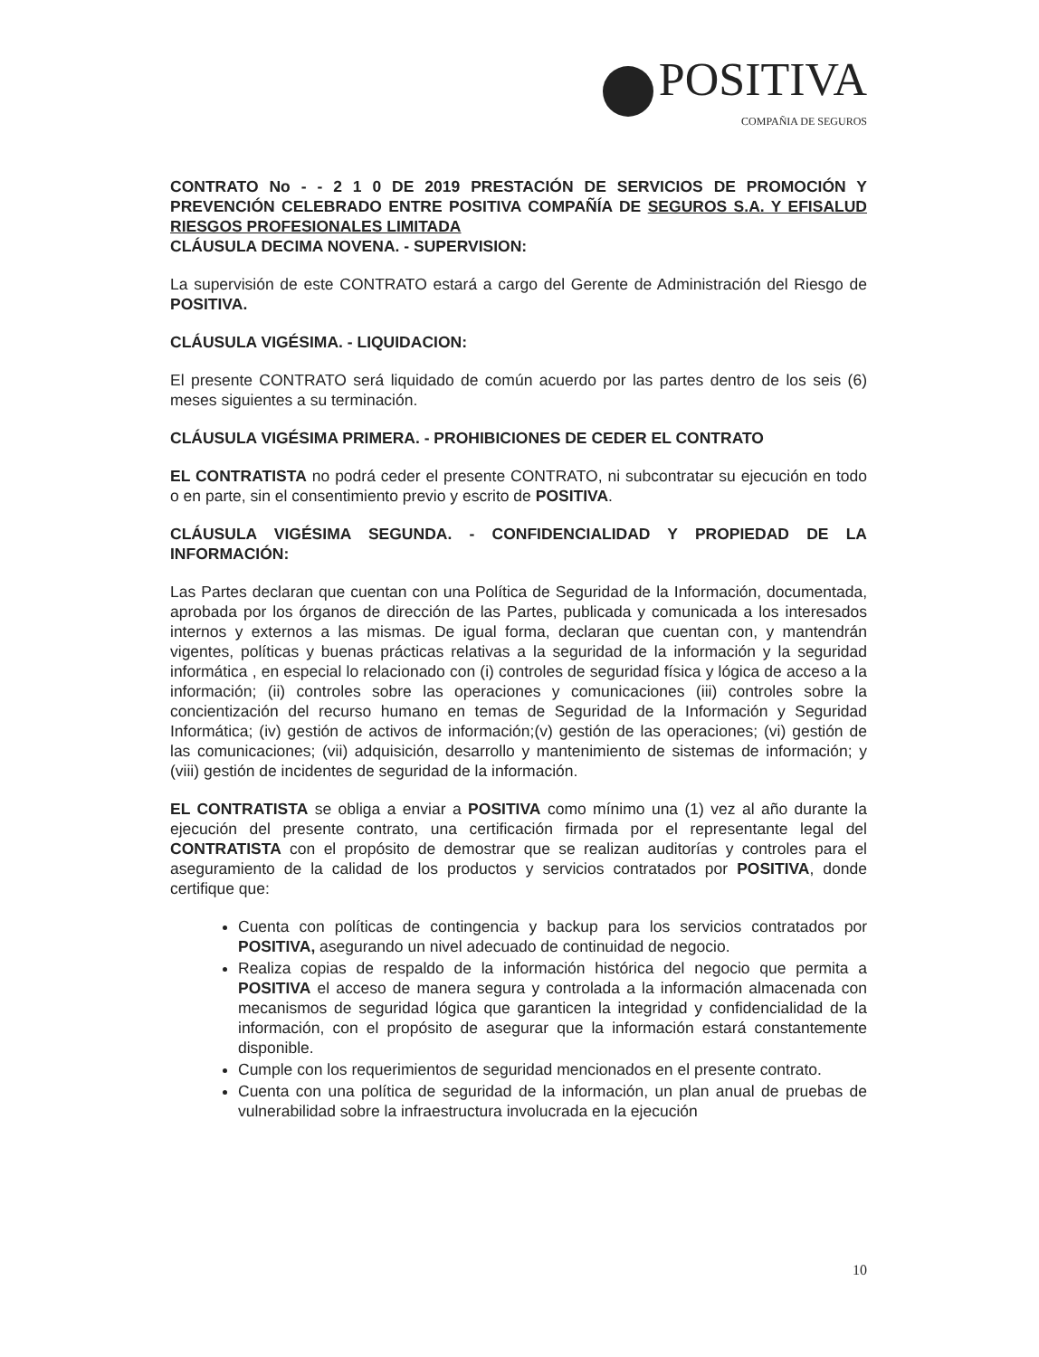POSITIVA
COMPAÑIA DE SEGUROS
CONTRATO No - - 2 1 0 DE 2019 PRESTACIÓN DE SERVICIOS DE PROMOCIÓN Y PREVENCIÓN CELEBRADO ENTRE POSITIVA COMPAÑÍA DE SEGUROS S.A. Y EFISALUD RIESGOS PROFESIONALES LIMITADA
CLÁUSULA DECIMA NOVENA. - SUPERVISION:
La supervisión de este CONTRATO estará a cargo del Gerente de Administración del Riesgo de POSITIVA.
CLÁUSULA VIGÉSIMA. - LIQUIDACION:
El presente CONTRATO será liquidado de común acuerdo por las partes dentro de los seis (6) meses siguientes a su terminación.
CLÁUSULA VIGÉSIMA PRIMERA. - PROHIBICIONES DE CEDER EL CONTRATO
EL CONTRATISTA no podrá ceder el presente CONTRATO, ni subcontratar su ejecución en todo o en parte, sin el consentimiento previo y escrito de POSITIVA.
CLÁUSULA VIGÉSIMA SEGUNDA. - CONFIDENCIALIDAD Y PROPIEDAD DE LA INFORMACIÓN:
Las Partes declaran que cuentan con una Política de Seguridad de la Información, documentada, aprobada por los órganos de dirección de las Partes, publicada y comunicada a los interesados internos y externos a las mismas. De igual forma, declaran que cuentan con, y mantendrán vigentes, políticas y buenas prácticas relativas a la seguridad de la información y la seguridad informática , en especial lo relacionado con (i) controles de seguridad física y lógica de acceso a la información; (ii) controles sobre las operaciones y comunicaciones (iii) controles sobre la concientización del recurso humano en temas de Seguridad de la Información y Seguridad Informática; (iv) gestión de activos de información;(v) gestión de las operaciones; (vi) gestión de las comunicaciones; (vii) adquisición, desarrollo y mantenimiento de sistemas de información; y (viii) gestión de incidentes de seguridad de la información.
EL CONTRATISTA se obliga a enviar a POSITIVA como mínimo una (1) vez al año durante la ejecución del presente contrato, una certificación firmada por el representante legal del CONTRATISTA con el propósito de demostrar que se realizan auditorías y controles para el aseguramiento de la calidad de los productos y servicios contratados por POSITIVA, donde certifique que:
Cuenta con políticas de contingencia y backup para los servicios contratados por POSITIVA, asegurando un nivel adecuado de continuidad de negocio.
Realiza copias de respaldo de la información histórica del negocio que permita a POSITIVA el acceso de manera segura y controlada a la información almacenada con mecanismos de seguridad lógica que garanticen la integridad y confidencialidad de la información, con el propósito de asegurar que la información estará constantemente disponible.
Cumple con los requerimientos de seguridad mencionados en el presente contrato.
Cuenta con una política de seguridad de la información, un plan anual de pruebas de vulnerabilidad sobre la infraestructura involucrada en la ejecución
10